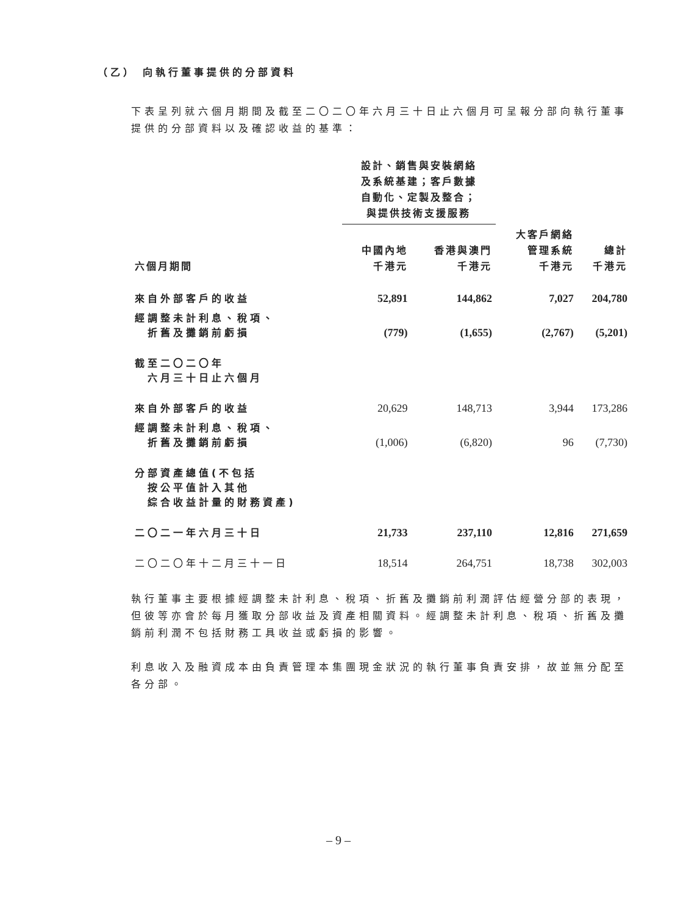（乙） 向執行董事提供的分部資料
下表呈列就六個月期間及截至二〇二〇年六月三十日止六個月可呈報分部向執行董事提供的分部資料以及確認收益的基準：
| | 設計、銷售與安裝網絡 及系統基建；客戶數據 自動化、定製及整合； 與提供技術支援服務 | | | |
| --- | --- | --- | --- | --- |
| 六個月期間 | 中國內地 千港元 | 香港與澳門 千港元 | 大客戶網絡 管理系統 千港元 | 總計 千港元 |
| 來自外部客戶的收益 | 52,891 | 144,862 | 7,027 | 204,780 |
| 經調整未計利息、稅項、 折舊及攤銷前虧損 | (779) | (1,655) | (2,767) | (5,201) |
| 截至二〇二〇年 六月三十日止六個月 | | | | |
| 來自外部客戶的收益 | 20,629 | 148,713 | 3,944 | 173,286 |
| 經調整未計利息、稅項、 折舊及攤銷前虧損 | (1,006) | (6,820) | 96 | (7,730) |
| 分部資產總值(不包括 按公平值計入其他 綜合收益計量的財務資產) | | | | |
| 二〇二一年六月三十日 | 21,733 | 237,110 | 12,816 | 271,659 |
| 二〇二〇年十二月三十一日 | 18,514 | 264,751 | 18,738 | 302,003 |
執行董事主要根據經調整未計利息、稅項、折舊及攤銷前利潤評估經營分部的表現，但彼等亦會於每月獲取分部收益及資產相關資料。經調整未計利息、稅項、折舊及攤銷前利潤不包括財務工具收益或虧損的影響。
利息收入及融資成本由負責管理本集團現金狀況的執行董事負責安排，故並無分配至各分部。
– 9 –